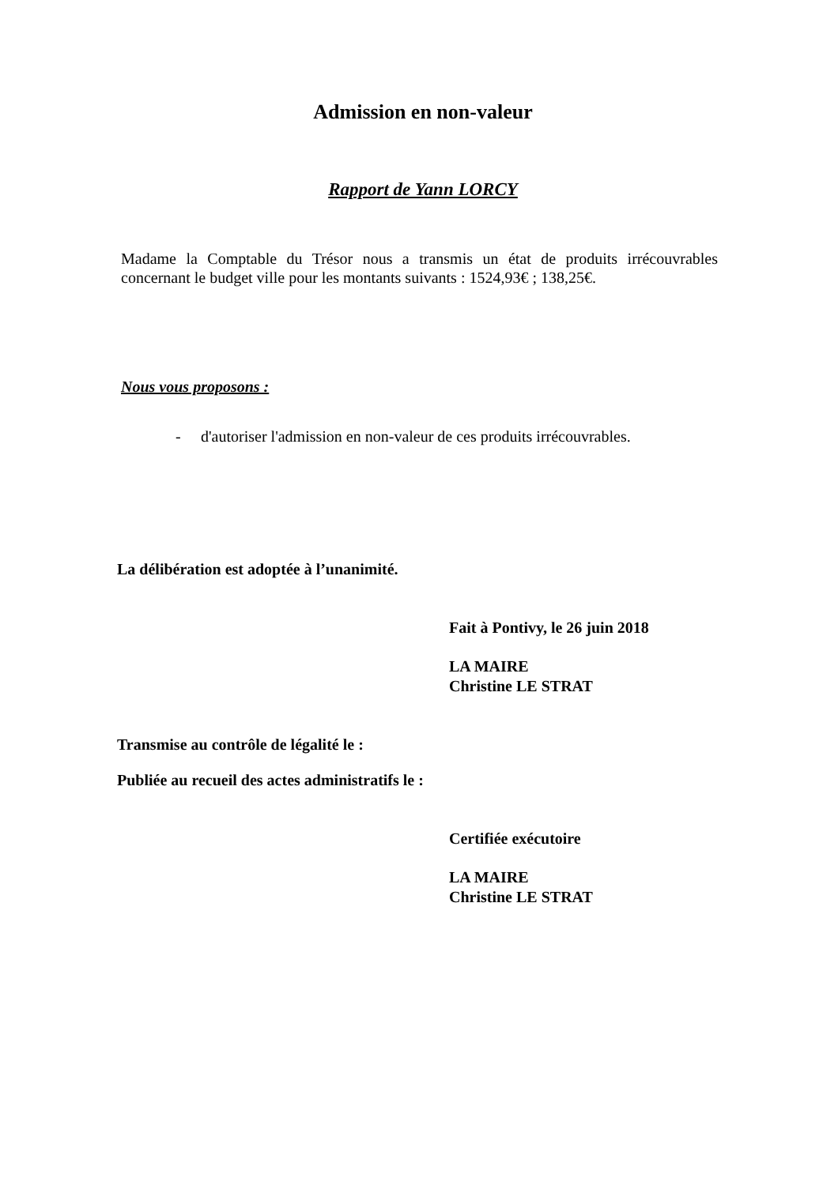Admission en non-valeur
Rapport de Yann LORCY
Madame la Comptable du Trésor nous a transmis un état de produits irrécouvrables concernant le budget ville pour les montants suivants : 1524,93€ ; 138,25€.
Nous vous proposons :
- d'autoriser l'admission en non-valeur de ces produits irrécouvrables.
La délibération est adoptée à l’unanimité.
Fait à Pontivy, le 26 juin 2018
LA MAIRE
Christine LE STRAT
Transmise au contrôle de légalité le :
Publiée au recueil des actes administratifs le :
Certifiée exécutoire
LA MAIRE
Christine LE STRAT